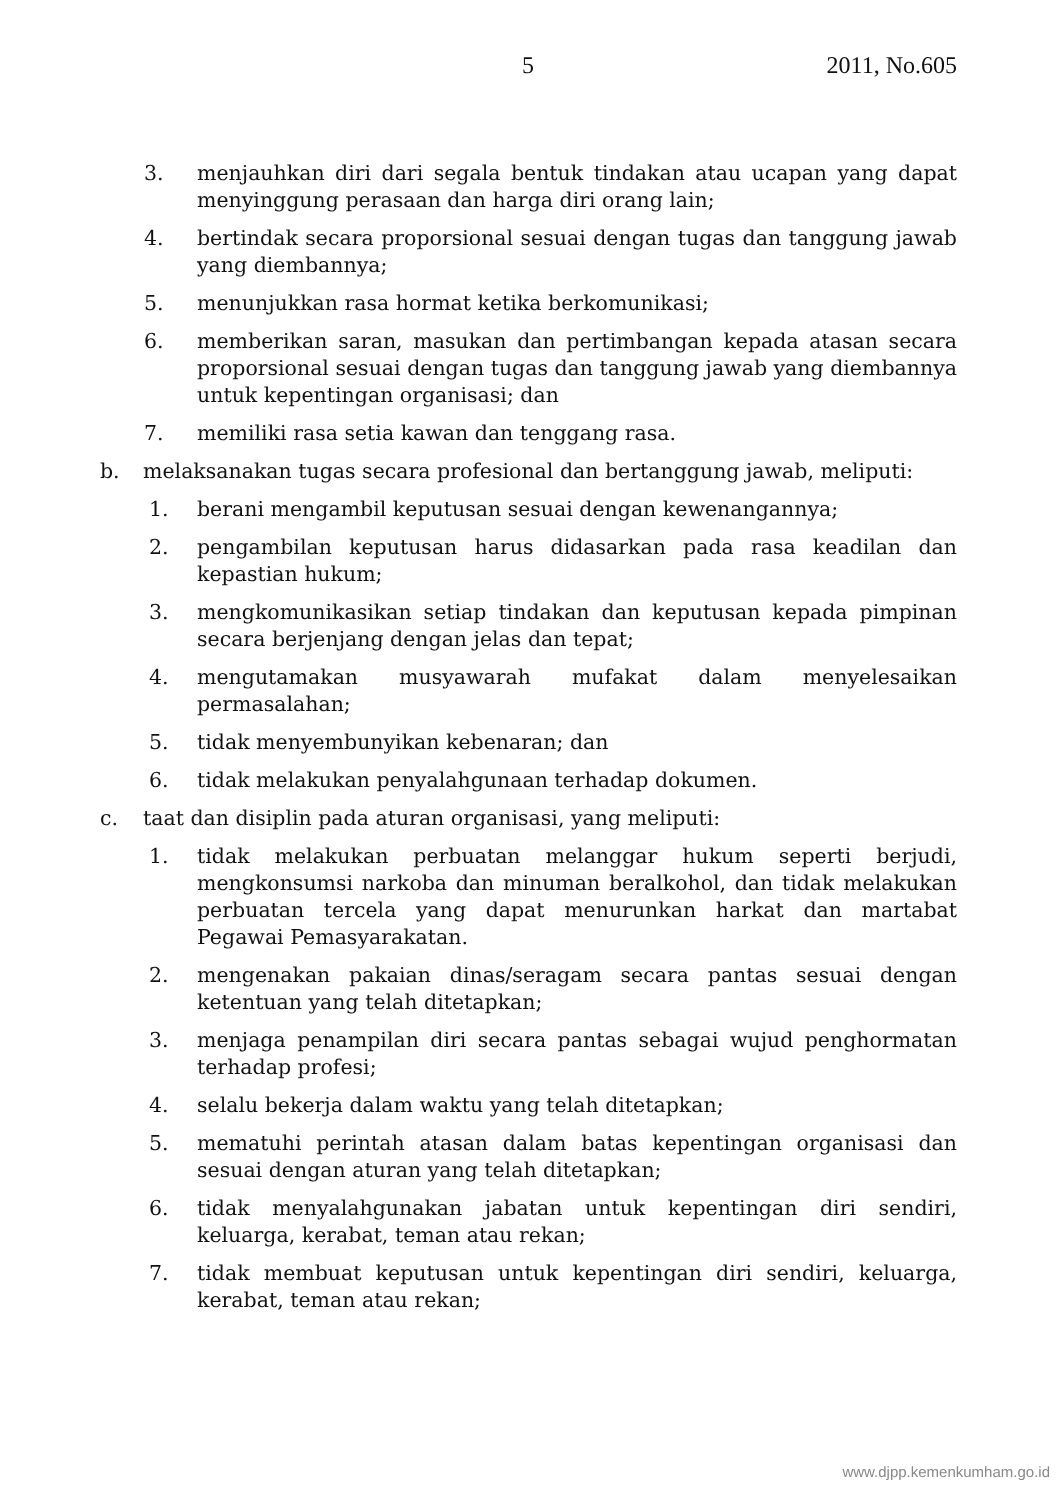5 2011, No.605
3. menjauhkan diri dari segala bentuk tindakan atau ucapan yang dapat menyinggung perasaan dan harga diri orang lain;
4. bertindak secara proporsional sesuai dengan tugas dan tanggung jawab yang diembannya;
5. menunjukkan rasa hormat ketika berkomunikasi;
6. memberikan saran, masukan dan pertimbangan kepada atasan secara proporsional sesuai dengan tugas dan tanggung jawab yang diembannya untuk kepentingan organisasi; dan
7. memiliki rasa setia kawan dan tenggang rasa.
b. melaksanakan tugas secara profesional dan bertanggung jawab, meliputi:
1. berani mengambil keputusan sesuai dengan kewenangannya;
2. pengambilan keputusan harus didasarkan pada rasa keadilan dan kepastian hukum;
3. mengkomunikasikan setiap tindakan dan keputusan kepada pimpinan secara berjenjang dengan jelas dan tepat;
4. mengutamakan musyawarah mufakat dalam menyelesaikan permasalahan;
5. tidak menyembunyikan kebenaran; dan
6. tidak melakukan penyalahgunaan terhadap dokumen.
c. taat dan disiplin pada aturan organisasi, yang meliputi:
1. tidak melakukan perbuatan melanggar hukum seperti berjudi, mengkonsumsi narkoba dan minuman beralkohol, dan tidak melakukan perbuatan tercela yang dapat menurunkan harkat dan martabat Pegawai Pemasyarakatan.
2. mengenakan pakaian dinas/seragam secara pantas sesuai dengan ketentuan yang telah ditetapkan;
3. menjaga penampilan diri secara pantas sebagai wujud penghormatan terhadap profesi;
4. selalu bekerja dalam waktu yang telah ditetapkan;
5. mematuhi perintah atasan dalam batas kepentingan organisasi dan sesuai dengan aturan yang telah ditetapkan;
6. tidak menyalahgunakan jabatan untuk kepentingan diri sendiri, keluarga, kerabat, teman atau rekan;
7. tidak membuat keputusan untuk kepentingan diri sendiri, keluarga, kerabat, teman atau rekan;
www.djpp.kemenkumham.go.id